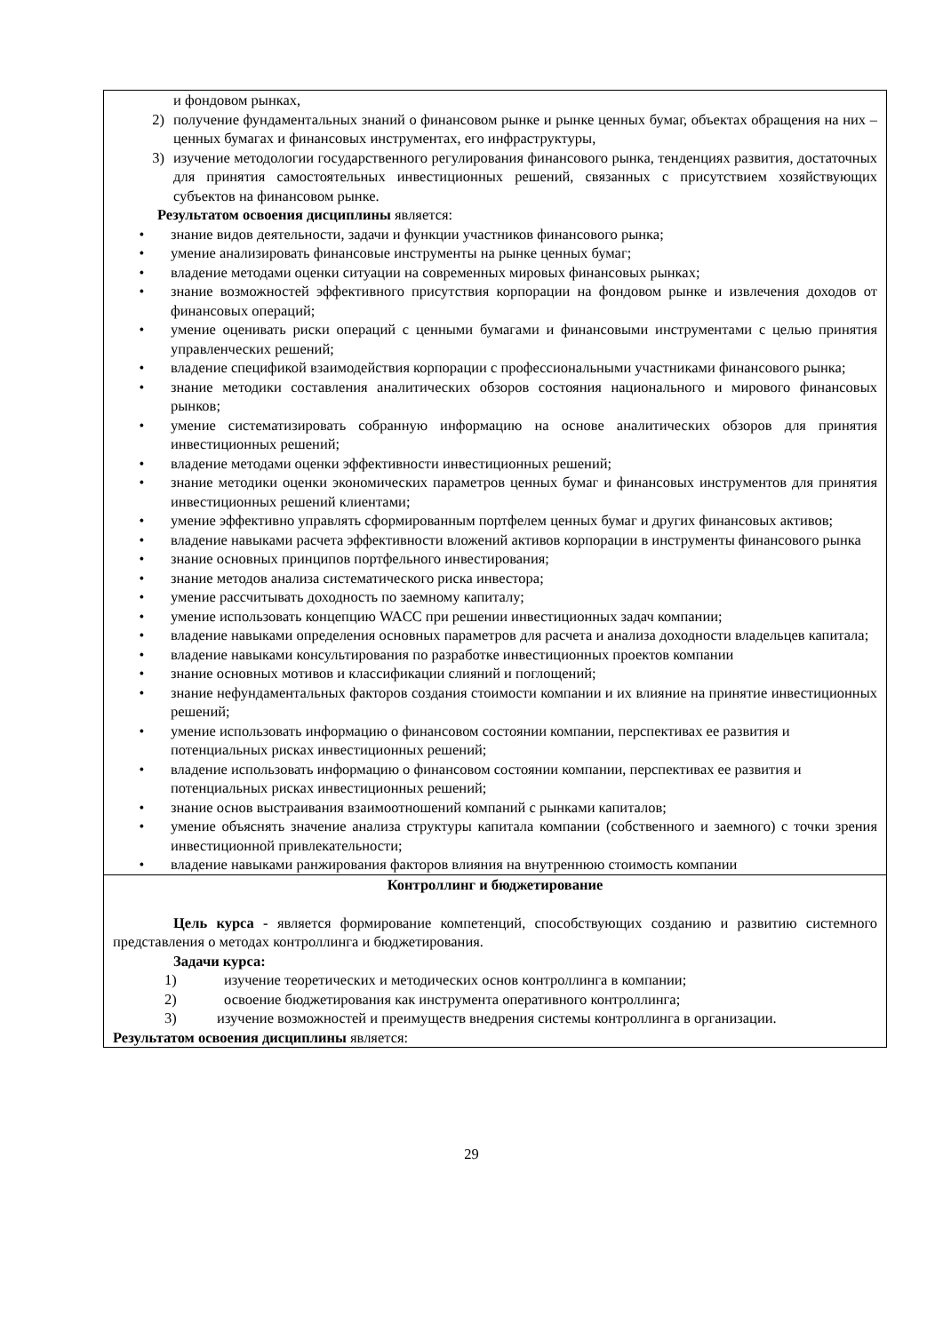| и фондовом рынках, 2) получение фундаментальных знаний о финансовом рынке и рынке ценных бумаг, объектах обращения на них – ценных бумагах и финансовых инструментах, его инфраструктуры, 3) изучение методологии государственного регулирования финансового рынка, тенденциях развития, достаточных для принятия самостоятельных инвестиционных решений, связанных с присутствием хозяйствующих субъектов на финансовом рынке. Результатом освоения дисциплины является: • знание видов деятельности, задачи и функции участников финансового рынка; • умение анализировать финансовые инструменты на рынке ценных бумаг; • владение методами оценки ситуации на современных мировых финансовых рынках; • знание возможностей эффективного присутствия корпорации на фондовом рынке и извлечения доходов от финансовых операций; • умение оценивать риски операций с ценными бумагами и финансовыми инструментами с целью принятия управленческих решений; • владение спецификой взаимодействия корпорации с профессиональными участниками финансового рынка; • знание методики составления аналитических обзоров состояния национального и мирового финансовых рынков; • умение систематизировать собранную информацию на основе аналитических обзоров для принятия инвестиционных решений; • владение методами оценки эффективности инвестиционных решений; • знание методики оценки экономических параметров ценных бумаг и финансовых инструментов для принятия инвестиционных решений клиентами; • умение эффективно управлять сформированным портфелем ценных бумаг и других финансовых активов; • владение навыками расчета эффективности вложений активов корпорации в инструменты финансового рынка • знание основных принципов портфельного инвестирования; • знание методов анализа систематического риска инвестора; • умение рассчитывать доходность по заемному капиталу; • умение использовать концепцию WACC при решении инвестиционных задач компании; • владение навыками определения основных параметров для расчета и анализа доходности владельцев капитала; • владение навыками консультирования по разработке инвестиционных проектов компании • знание основных мотивов и классификации слияний и поглощений; • знание нефундаментальных факторов создания стоимости компании и их влияние на принятие инвестиционных решений; • умение использовать информацию о финансовом состоянии компании, перспективах ее развития и потенциальных рисках инвестиционных решений; • владение использовать информацию о финансовом состоянии компании, перспективах ее развития и потенциальных рисках инвестиционных решений; • знание основ выстраивания взаимоотношений компаний с рынками капиталов; • умение объяснять значение анализа структуры капитала компании (собственного и заемного) с точки зрения инвестиционной привлекательности; • владение навыками ранжирования факторов влияния на внутреннюю стоимость компании |
| Контроллинг и бюджетирование Цель курса - является формирование компетенций, способствующих созданию и развитию системного представления о методах контроллинга и бюджетирования. Задачи курса: 1) изучение теоретических и методических основ контроллинга в компании; 2) освоение бюджетирования как инструмента оперативного контроллинга; 3) изучение возможностей и преимуществ внедрения системы контроллинга в организации. Результатом освоения дисциплины является: |
29